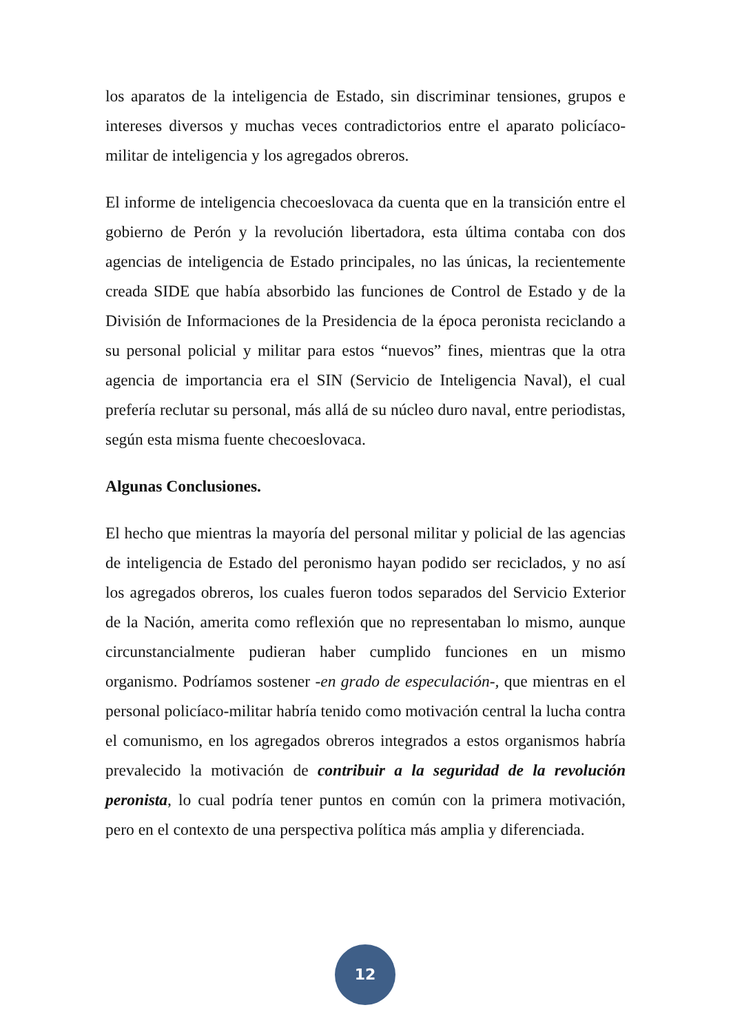los aparatos de la inteligencia de Estado, sin discriminar tensiones, grupos e intereses diversos y muchas veces contradictorios entre el aparato policíaco-militar de inteligencia y los agregados obreros.
El informe de inteligencia checoeslovaca da cuenta que en la transición entre el gobierno de Perón y la revolución libertadora, esta última contaba con dos agencias de inteligencia de Estado principales, no las únicas, la recientemente creada SIDE que había absorbido las funciones de Control de Estado y de la División de Informaciones de la Presidencia de la época peronista reciclando a su personal policial y militar para estos “nuevos” fines, mientras que la otra agencia de importancia era el SIN (Servicio de Inteligencia Naval), el cual prefería reclutar su personal, más allá de su núcleo duro naval, entre periodistas, según esta misma fuente checoeslovaca.
Algunas Conclusiones.
El hecho que mientras la mayoría del personal militar y policial de las agencias de inteligencia de Estado del peronismo hayan podido ser reciclados, y no así los agregados obreros, los cuales fueron todos separados del Servicio Exterior de la Nación, amerita como reflexión que no representaban lo mismo, aunque circunstancialmente pudieran haber cumplido funciones en un mismo organismo. Podríamos sostener -en grado de especulación-, que mientras en el personal policíaco-militar habría tenido como motivación central la lucha contra el comunismo, en los agregados obreros integrados a estos organismos habría prevalecido la motivación de contribuir a la seguridad de la revolución peronista, lo cual podría tener puntos en común con la primera motivación, pero en el contexto de una perspectiva política más amplia y diferenciada.
12